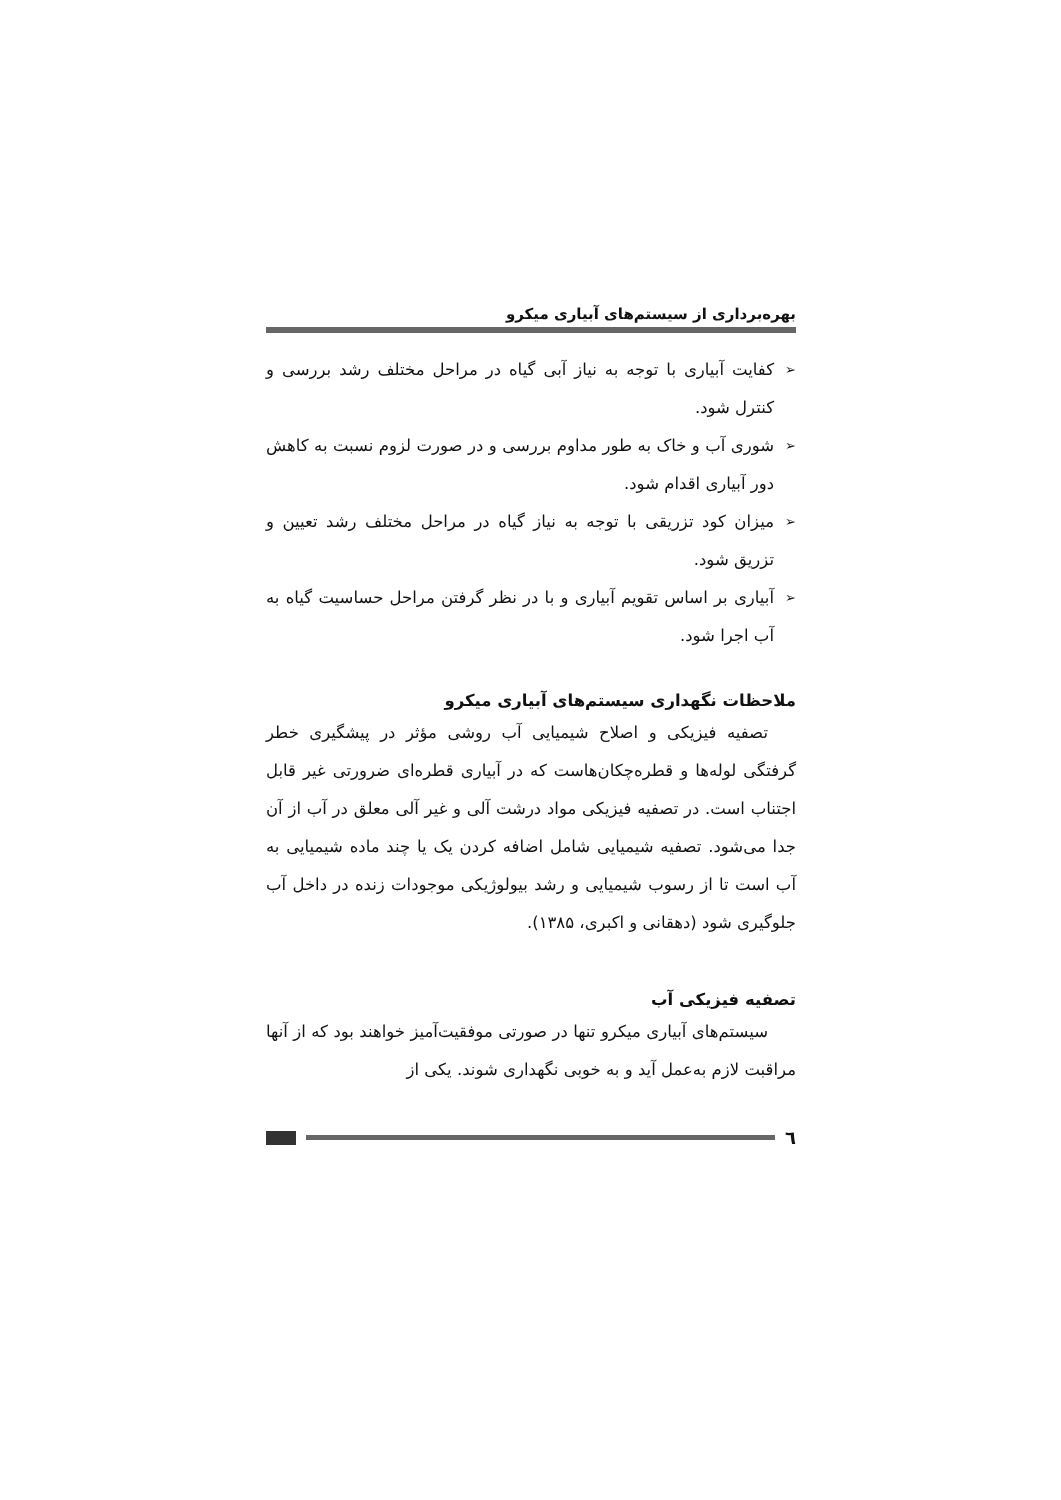بهره‌برداری از سیستم‌های آبیاری میکرو
➢ کفایت آبیاری با توجه به نیاز آبی گیاه در مراحل مختلف رشد بررسی و کنترل شود.
➢ شوری آب و خاک به طور مداوم بررسی و در صورت لزوم نسبت به کاهش دور آبیاری اقدام شود.
➢ میزان کود تزریقی با توجه به نیاز گیاه در مراحل مختلف رشد تعیین و تزریق شود.
➢ آبیاری بر اساس تقویم آبیاری و با در نظر گرفتن مراحل حساسیت گیاه به آب اجرا شود.
ملاحظات نگهداری سیستم‌های آبیاری میکرو
تصفیه فیزیکی و اصلاح شیمیایی آب روشی مؤثر در پیشگیری خطر گرفتگی لوله‌ها و قطره‌چکان‌هاست که در آبیاری قطره‌ای ضرورتی غیر قابل اجتناب است. در تصفیه فیزیکی مواد درشت آلی و غیر آلی معلق در آب از آن جدا می‌شود. تصفیه شیمیایی شامل اضافه کردن یک یا چند ماده شیمیایی به آب است تا از رسوب شیمیایی و رشد بیولوژیکی موجودات زنده در داخل آب جلوگیری شود (دهقانی و اکبری، ۱۳۸۵).
تصفیه فیزیکی آب
سیستم‌های آبیاری میکرو تنها در صورتی موفقیت‌آمیز خواهند بود که از آنها مراقبت لازم به‌عمل آید و به خوبی نگهداری شوند. یکی از
٦